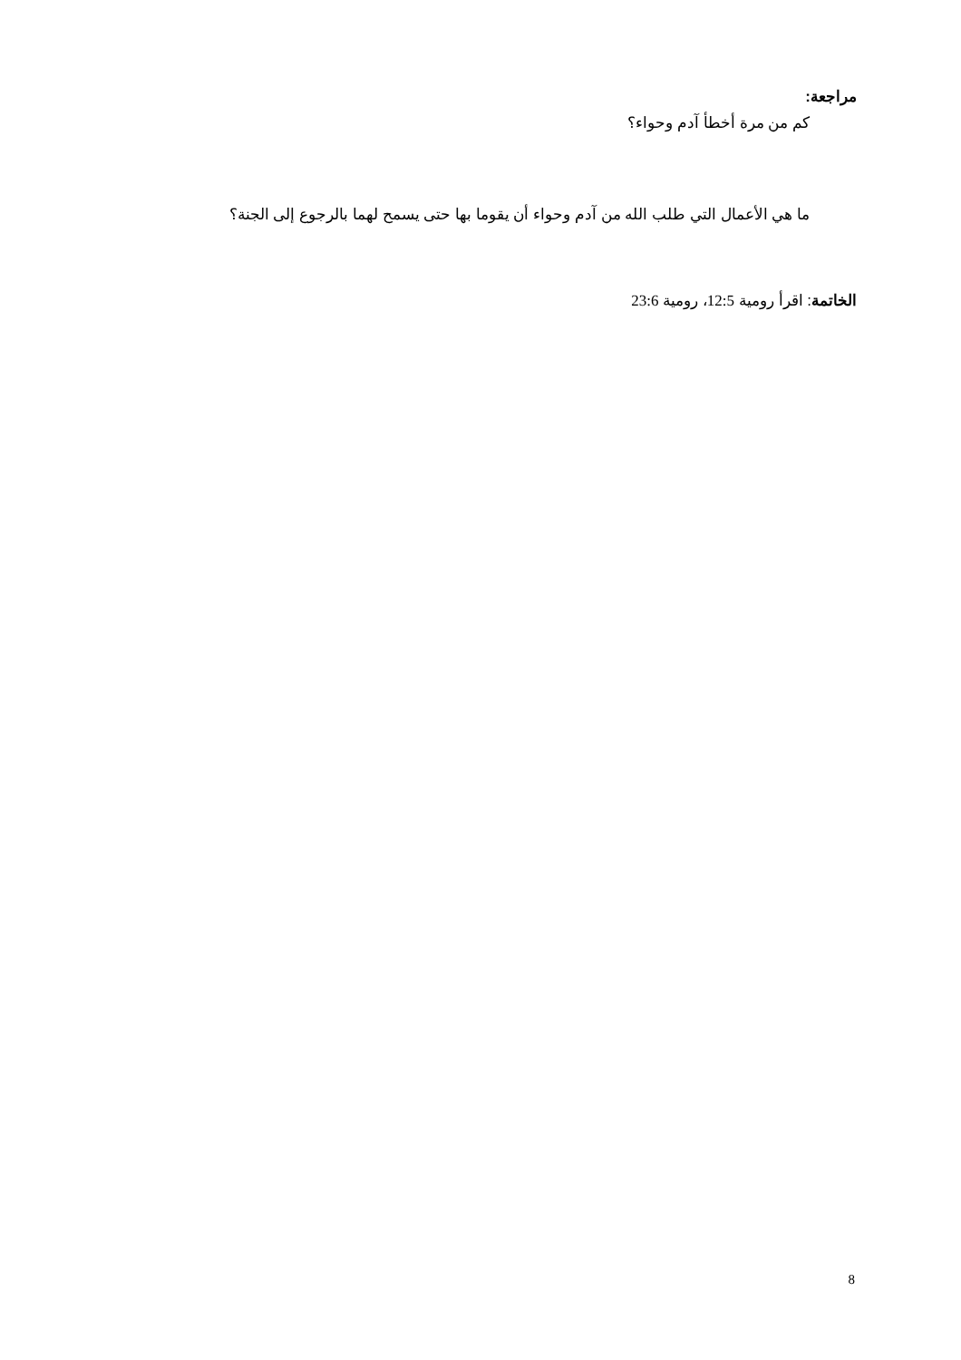مراجعة:
كم من مرة أخطأ آدم وحواء؟
ما هي الأعمال التي طلب الله من آدم وحواء أن يقوما بها حتى يسمح لهما بالرجوع إلى الجنة؟
الخاتمة: اقرأ رومية 12:5، رومية 23:6
8